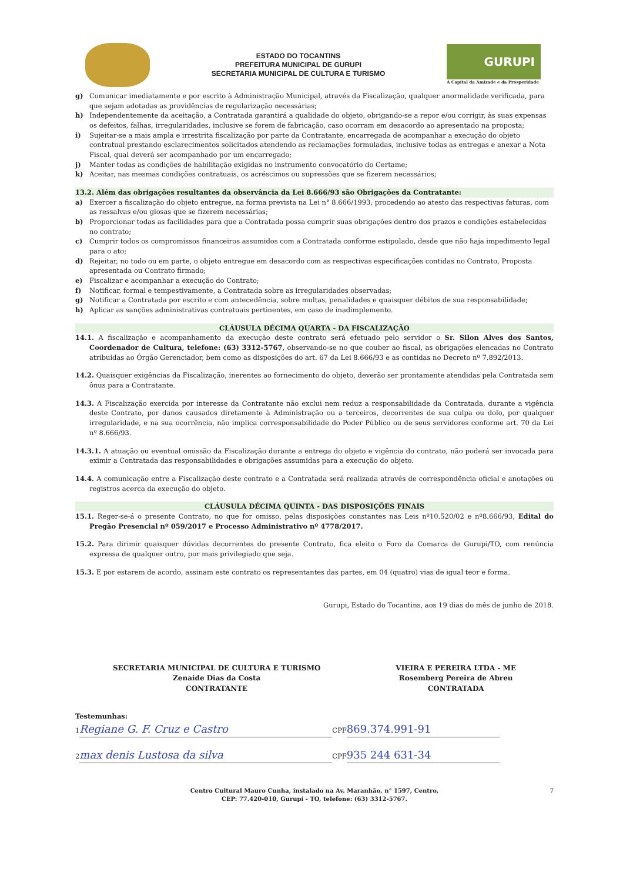ESTADO DO TOCANTINS
PREFEITURA MUNICIPAL DE GURUPI
SECRETARIA MUNICIPAL DE CULTURA E TURISMO
GURUPI
A Capital da Amizade e da Prosperidade
g) Comunicar imediatamente e por escrito à Administração Municipal, através da Fiscalização, qualquer anormalidade verificada, para que sejam adotadas as providências de regularização necessárias;
h) Independentemente da aceitação, a Contratada garantirá a qualidade do objeto, obrigando-se a repor e/ou corrigir, às suas expensas os defeitos, falhas, irregularidades, inclusive se forem de fabricação, caso ocorram em desacordo ao apresentado na proposta;
i) Sujeitar-se a mais ampla e irrestrita fiscalização por parte da Contratante, encarregada de acompanhar a execução do objeto contratual prestando esclarecimentos solicitados atendendo as reclamações formuladas, inclusive todas as entregas e anexar a Nota Fiscal, qual deverá ser acompanhado por um encarregado;
j) Manter todas as condições de habilitação exigidas no instrumento convocatório do Certame;
k) Aceitar, nas mesmas condições contratuais, os acréscimos ou supressões que se fizerem necessários;
13.2. Além das obrigações resultantes da observância da Lei 8.666/93 são Obrigações da Contratante:
a) Exercer a fiscalização do objeto entregue, na forma prevista na Lei n° 8.666/1993, procedendo ao atesto das respectivas faturas, com as ressalvas e/ou glosas que se fizerem necessárias;
b) Proporcionar todas as facilidades para que a Contratada possa cumprir suas obrigações dentro dos prazos e condições estabelecidas no contrato;
c) Cumprir todos os compromissos financeiros assumidos com a Contratada conforme estipulado, desde que não haja impedimento legal para o ato;
d) Rejeitar, no todo ou em parte, o objeto entregue em desacordo com as respectivas especificações contidas no Contrato, Proposta apresentada ou Contrato firmado;
e) Fiscalizar e acompanhar a execução do Contrato;
f) Notificar, formal e tempestivamente, a Contratada sobre as irregularidades observadas;
g) Notificar a Contratada por escrito e com antecedência, sobre multas, penalidades e quaisquer débitos de sua responsabilidade;
h) Aplicar as sanções administrativas contratuais pertinentes, em caso de inadimplemento.
CLÁUSULA DÉCIMA QUARTA - DA FISCALIZAÇÃO
14.1. A fiscalização e acompanhamento da execução deste contrato será efetuado pelo servidor o Sr. Silon Alves dos Santos, Coordenador de Cultura, telefone: (63) 3312-5767, observando-se no que couber ao fiscal, as obrigações elencadas no Contrato atribuídas ao Órgão Gerenciador, bem como as disposições do art. 67 da Lei 8.666/93 e as contidas no Decreto nº 7.892/2013.
14.2. Quaisquer exigências da Fiscalização, inerentes ao fornecimento do objeto, deverão ser prontamente atendidas pela Contratada sem ônus para a Contratante.
14.3. A Fiscalização exercida por interesse da Contratante não exclui nem reduz a responsabilidade da Contratada, durante a vigência deste Contrato, por danos causados diretamente à Administração ou a terceiros, decorrentes de sua culpa ou dolo, por qualquer irregularidade, e na sua ocorrência, não implica corresponsabilidade do Poder Público ou de seus servidores conforme art. 70 da Lei nº 8.666/93.
14.3.1. A atuação ou eventual omissão da Fiscalização durante a entrega do objeto e vigência do contrato, não poderá ser invocada para eximir a Contratada das responsabilidades e obrigações assumidas para a execução do objeto.
14.4. A comunicação entre a Fiscalização deste contrato e a Contratada será realizada através de correspondência oficial e anotações ou registros acerca da execução do objeto.
CLÁUSULA DÉCIMA QUINTA - DAS DISPOSIÇÕES FINAIS
15.1. Reger-se-á o presente Contrato, no que for omisso, pelas disposições constantes nas Leis nº10.520/02 e nº8.666/93, Edital do Pregão Presencial nº 059/2017 e Processo Administrativo nº 4778/2017.
15.2. Para dirimir quaisquer dúvidas decorrentes do presente Contrato, fica eleito o Foro da Comarca de Gurupi/TO, com renúncia expressa de qualquer outro, por mais privilegiado que seja.
15.3. E por estarem de acordo, assinam este contrato os representantes das partes, em 04 (quatro) vias de igual teor e forma.
Gurupi, Estado do Tocantins, aos 19 dias do mês de junho de 2018.
SECRETARIA MUNICIPAL DE CULTURA E TURISMO
Zenaide Dias da Costa
CONTRATANTE
VIEIRA E PEREIRA LTDA - ME
Rosemberg Pereira de Abreu
CONTRATADA
Testemunhas:
1 Regiane G. F. Cruz e Castro CPF 869.374.991-91
2 max denis Lustosa da silva CPF 935 244 631-34
Centro Cultural Mauro Cunha, instalado na Av. Maranhão, n° 1597, Centro,
CEP: 77.420-010, Gurupi - TO, telefone: (63) 3312-5767.
7